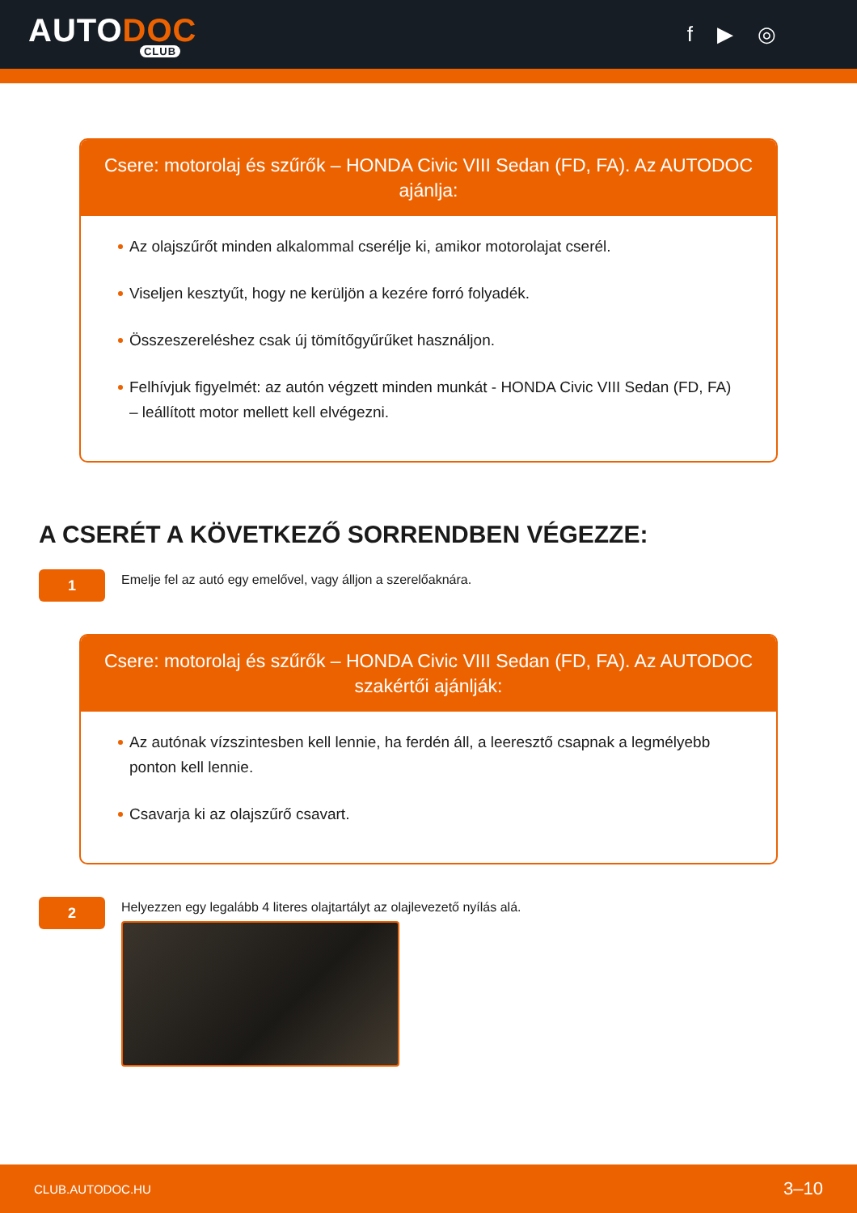AUTODOC
CLUB
f ▶ ◎
Csere: motorolaj és szűrők – HONDA Civic VIII Sedan (FD, FA). Az AUTODOC ajánlja:
Az olajszűrőt minden alkalommal cserélje ki, amikor motorolajat cserél.
Viseljen kesztyűt, hogy ne kerüljön a kezére forró folyadék.
Összeszereléshez csak új tömítőgyűrűket használjon.
Felhívjuk figyelmét: az autón végzett minden munkát - HONDA Civic VIII Sedan (FD, FA) – leállított motor mellett kell elvégezni.
A CSERÉT A KÖVETKEZŐ SORRENDBEN VÉGEZZE:
1
Emelje fel az autó egy emelővel, vagy álljon a szerelőaknára.
Csere: motorolaj és szűrők – HONDA Civic VIII Sedan (FD, FA). Az AUTODOC szakértői ajánlják:
Az autónak vízszintesben kell lennie, ha ferdén áll, a leeresztő csapnak a legmélyebb ponton kell lennie.
Csavarja ki az olajszűrő csavart.
2
Helyezzen egy legalább 4 literes olajtartályt az olajlevezető nyílás alá.
CLUB.AUTODOC.HU 3–10